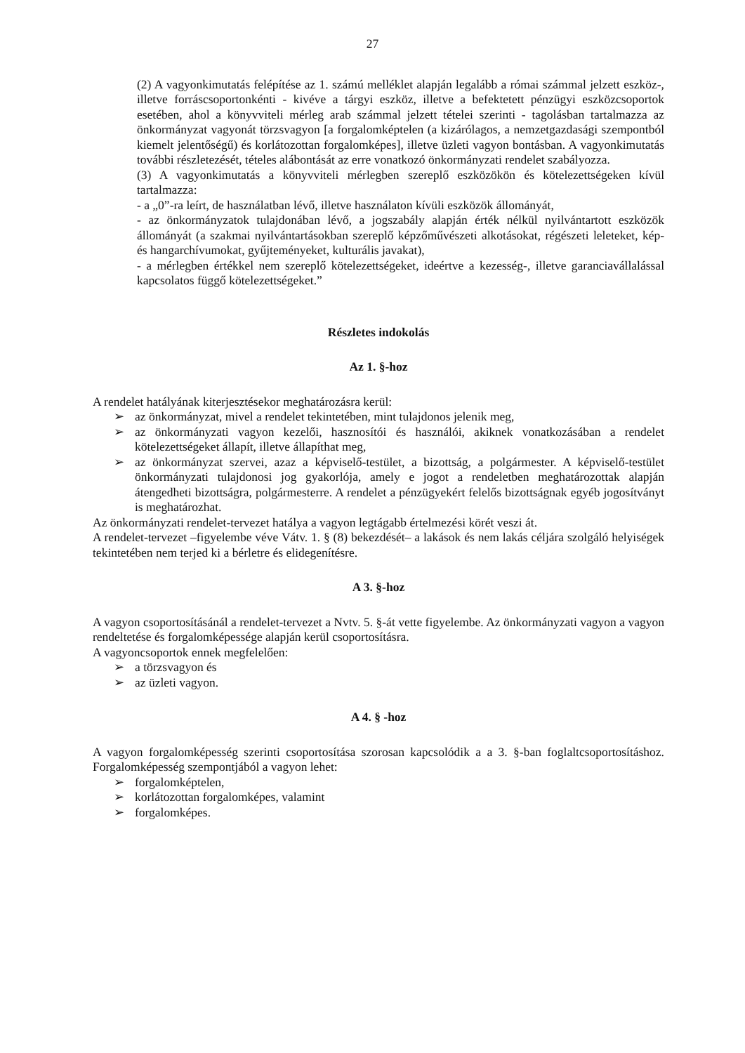27
(2) A vagyonkimutatás felépítése az 1. számú melléklet alapján legalább a római számmal jelzett eszköz-, illetve forráscsoportonkénti - kivéve a tárgyi eszköz, illetve a befektetett pénzügyi eszközcsoportok esetében, ahol a könyvviteli mérleg arab számmal jelzett tételei szerinti - tagolásban tartalmazza az önkormányzat vagyonát törzsvagyon [a forgalomképtelen (a kizárólagos, a nemzetgazdasági szempontból kiemelt jelentőségű) és korlátozottan forgalomképes], illetve üzleti vagyon bontásban. A vagyonkimutatás további részletezését, tételes alábontását az erre vonatkozó önkormányzati rendelet szabályozza.
(3) A vagyonkimutatás a könyvviteli mérlegben szereplő eszközökön és kötelezettségeken kívül tartalmazza:
- a „0”-ra leírt, de használatban lévő, illetve használaton kívüli eszközök állományát,
- az önkormányzatok tulajdonában lévő, a jogszabály alapján érték nélkül nyilvántartott eszközök állományát (a szakmai nyilvántartásokban szereplő képzőművészeti alkotásokat, régészeti leleteket, kép- és hangarchívumokat, gyűjteményeket, kulturális javakat),
- a mérlegben értékkel nem szereplő kötelezettségeket, ideértve a kezesség-, illetve garanciavállalással kapcsolatos függő kötelezettségeket.”
Részletes indokolás
Az 1. §-hoz
A rendelet hatályának kiterjesztésekor meghatározásra kerül:
➢ az önkormányzat, mivel a rendelet tekintetében, mint tulajdonos jelenik meg,
➢ az önkormányzati vagyon kezelői, hasznosítói és használói, akiknek vonatkozásában a rendelet kötelezettségeket állapít, illetve állapíthat meg,
➢ az önkormányzat szervei, azaz a képviselő-testület, a bizottság, a polgármester. A képviselő-testület önkormányzati tulajdonosi jog gyakorlója, amely e jogot a rendeletben meghatározottak alapján átengedheti bizottságra, polgármesterre. A rendelet a pénzügyekért felelős bizottságnak egyéb jogosítványt is meghatározhat.
Az önkormányzati rendelet-tervezet hatálya a vagyon legtágabb értelmezési körét veszi át.
A rendelet-tervezet –figyelembe véve Vátv. 1. § (8) bekezdését– a lakások és nem lakás céljára szolgáló helyiségek tekintetében nem terjed ki a bérletre és elidegenítésre.
A 3. §-hoz
A vagyon csoportosításánál a rendelet-tervezet a Nvtv. 5. §-át vette figyelembe. Az önkormányzati vagyon a vagyon rendeltetése és forgalomképessége alapján kerül csoportosításra.
A vagyoncsoportok ennek megfelelően:
➢ a törzsvagyon és
➢ az üzleti vagyon.
A 4. § -hoz
A vagyon forgalomképesség szerinti csoportosítása szorosan kapcsolódik a a 3. §-ban foglaltcsoportosításhoz. Forgalomképesség szempontjából a vagyon lehet:
➢ forgalomképtelen,
➢ korlátozottan forgalomképes, valamint
➢ forgalomképes.